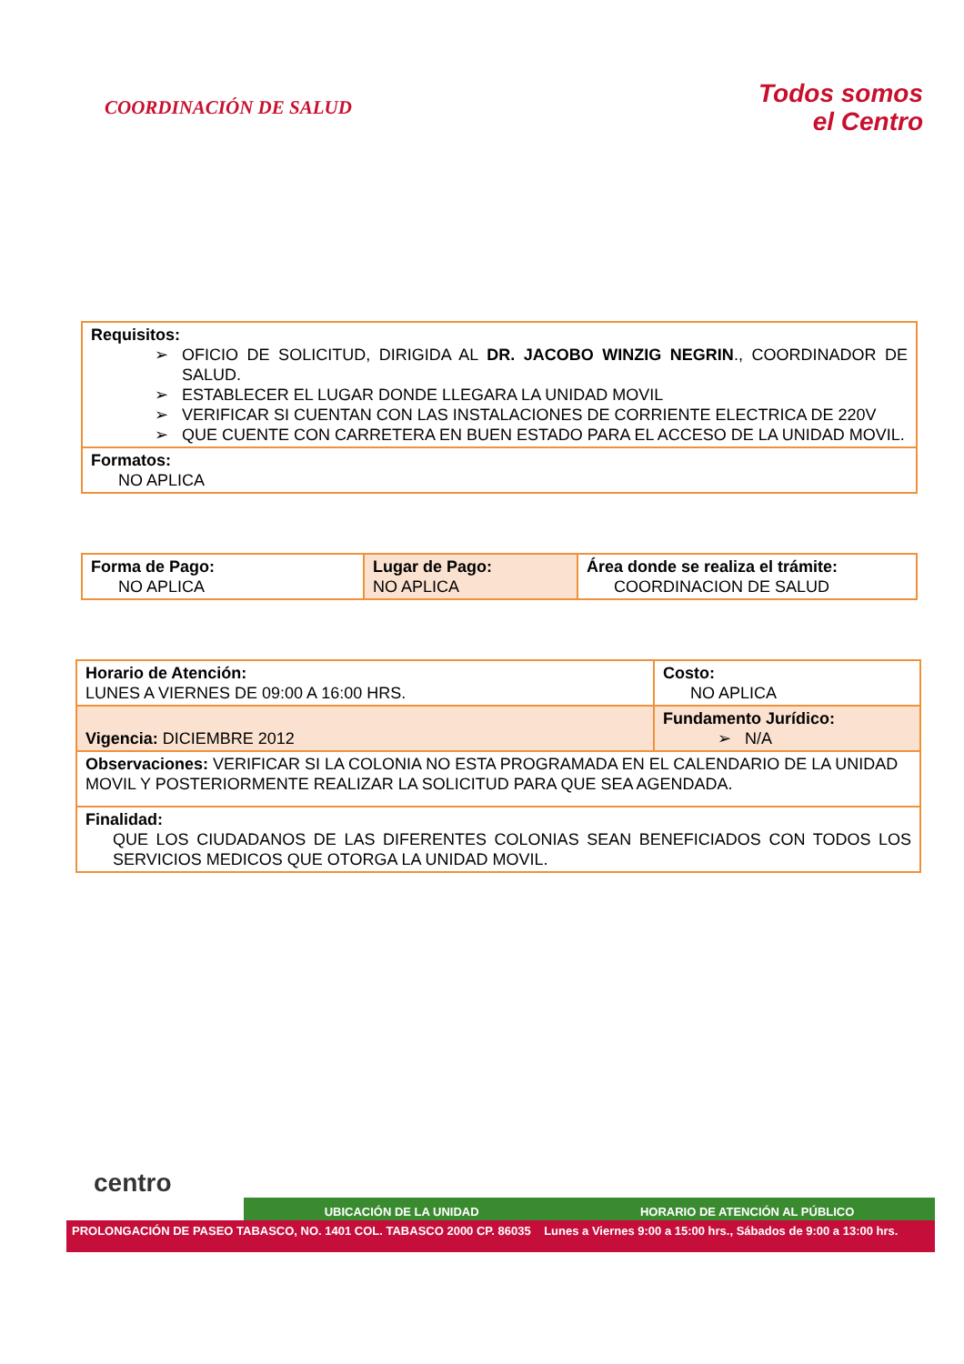COORDINACIÓN DE SALUD
Todos somos
el Centro
| Requisitos: ➢ OFICIO DE SOLICITUD, DIRIGIDA AL DR. JACOBO WINZIG NEGRIN ., COORDINADOR DE SALUD. ➢ ESTABLECER EL LUGAR DONDE LLEGARA LA UNIDAD MOVIL ➢ VERIFICAR SI CUENTAN CON LAS INSTALACIONES DE CORRIENTE ELECTRICA DE 220V ➢ QUE CUENTE CON CARRETERA EN BUEN ESTADO PARA EL ACCESO DE LA UNIDAD MOVIL. |
| Formatos: NO APLICA |
| Forma de Pago: NO APLICA | Lugar de Pago: NO APLICA | Área donde se realiza el trámite: COORDINACION DE SALUD |
| Horario de Atención: LUNES A VIERNES DE 09:00 A 16:00 HRS. | Costo: NO APLICA |
| Vigencia: DICIEMBRE 2012 | Fundamento Jurídico: ➢ N/A |
| Observaciones: VERIFICAR SI LA COLONIA NO ESTA PROGRAMADA EN EL CALENDARIO DE LA UNIDAD MOVIL Y POSTERIORMENTE REALIZAR LA SOLICITUD PARA QUE SEA AGENDADA. | |
| Finalidad: QUE LOS CIUDADANOS DE LAS DIFERENTES COLONIAS SEAN BENEFICIADOS CON TODOS LOS SERVICIOS MEDICOS QUE OTORGA LA UNIDAD MOVIL. | |
centro
UBICACIÓN DE LA UNIDAD HORARIO DE ATENCIÓN AL PÚBLICO
PROLONGACIÓN DE PASEO TABASCO, NO. 1401 COL. TABASCO 2000 CP. 86035 Lunes a Viernes 9:00 a 15:00 hrs., Sábados de 9:00 a 13:00 hrs.